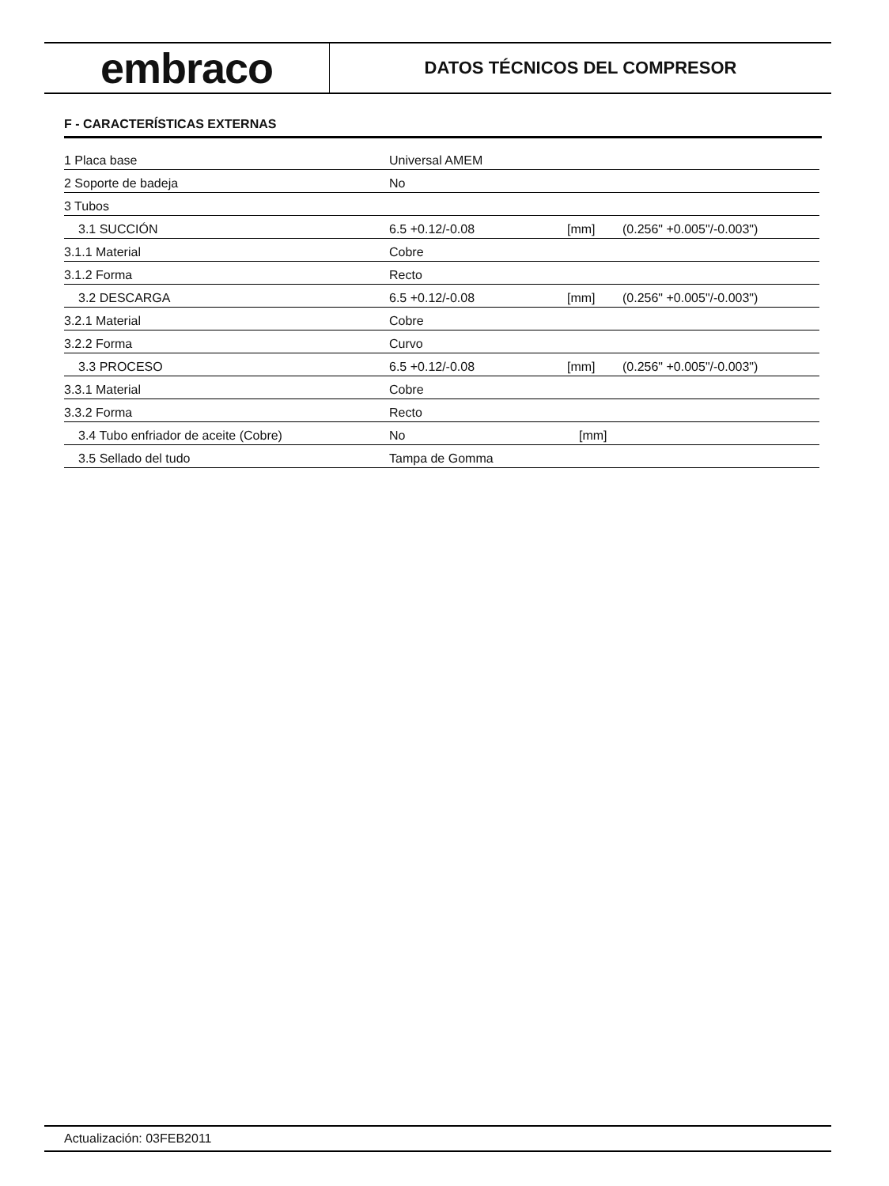embraco
DATOS TÉCNICOS DEL COMPRESOR
F - CARACTERÍSTICAS EXTERNAS
| 1 Placa base | Universal AMEM | | |
| 2 Soporte de badeja | No | | |
| 3 Tubos | | | |
| 3.1 SUCCIÓN | 6.5 +0.12/-0.08 | [mm] | (0.256" +0.005"/-0.003") |
| 3.1.1 Material | Cobre | | |
| 3.1.2 Forma | Recto | | |
| 3.2 DESCARGA | 6.5 +0.12/-0.08 | [mm] | (0.256" +0.005"/-0.003") |
| 3.2.1 Material | Cobre | | |
| 3.2.2 Forma | Curvo | | |
| 3.3 PROCESO | 6.5 +0.12/-0.08 | [mm] | (0.256" +0.005"/-0.003") |
| 3.3.1 Material | Cobre | | |
| 3.3.2 Forma | Recto | | |
| 3.4 Tubo enfriador de aceite (Cobre) | No | [mm] | |
| 3.5 Sellado del tudo | Tampa de Gomma | | |
Actualización: 03FEB2011